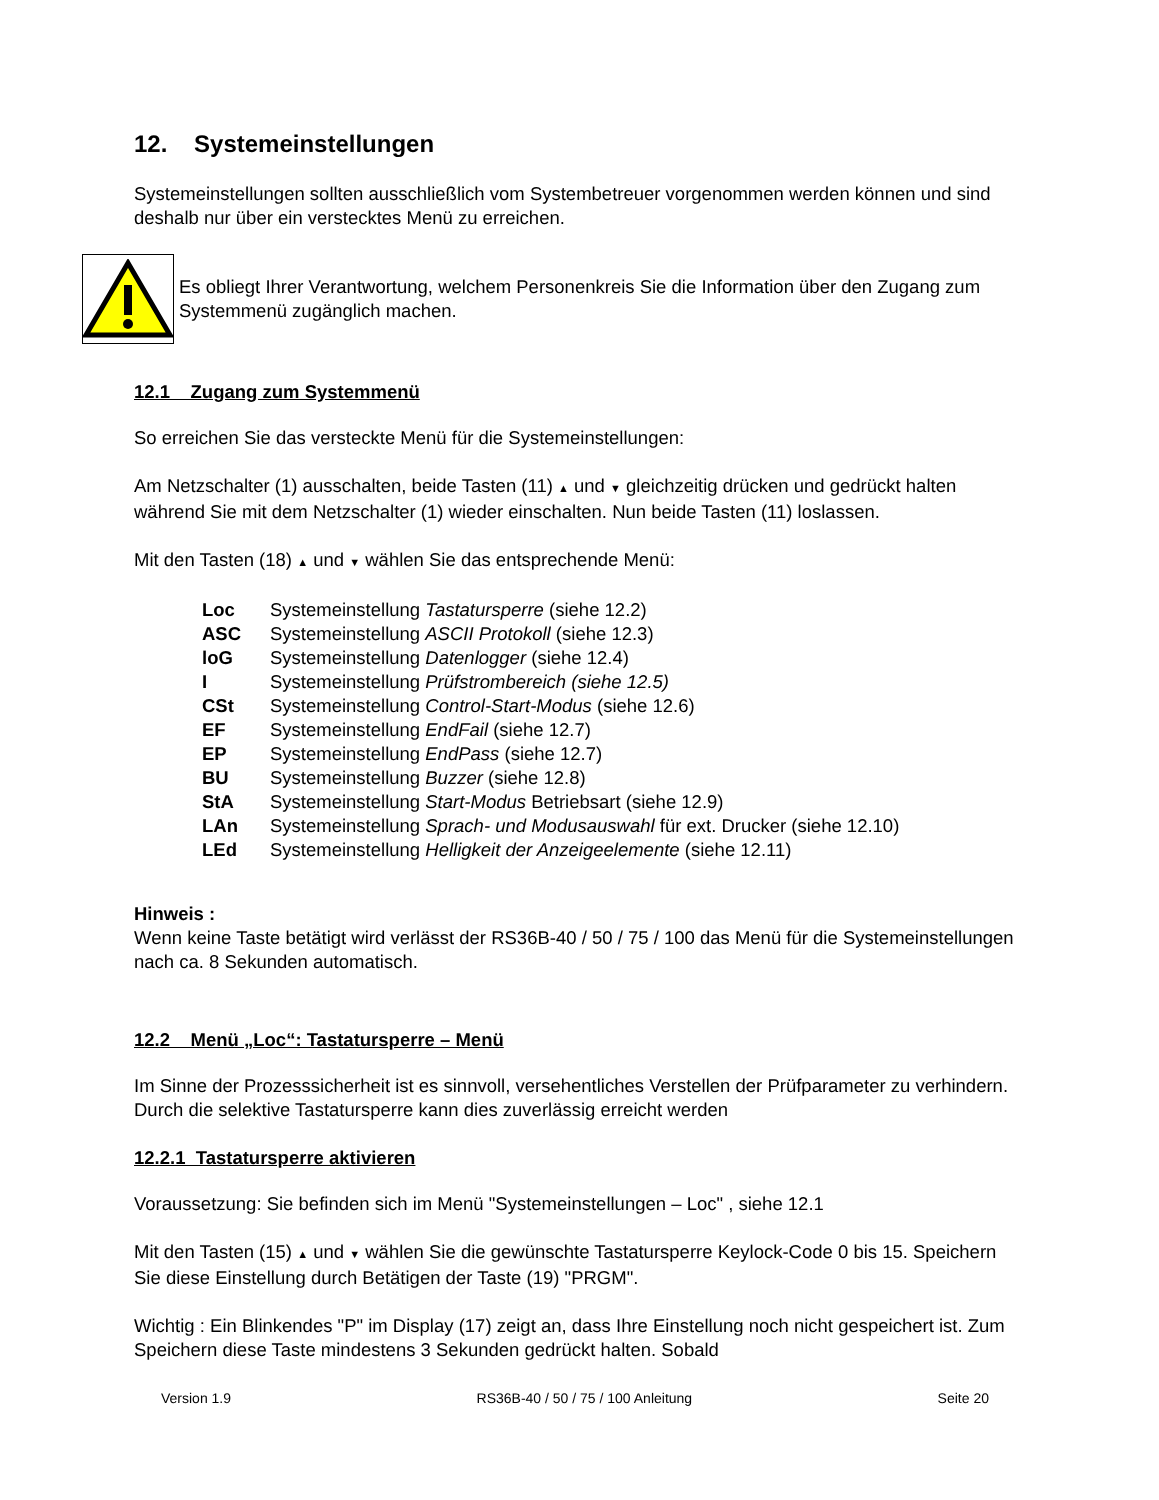12. Systemeinstellungen
Systemeinstellungen sollten ausschließlich vom Systembetreuer vorgenommen werden können und sind deshalb nur über ein verstecktes Menü zu erreichen.
Es obliegt Ihrer Verantwortung, welchem Personenkreis Sie die Information über den Zugang zum Systemmenü zugänglich machen.
12.1 Zugang zum Systemmenü
So erreichen Sie das versteckte Menü für die Systemeinstellungen:
Am Netzschalter (1) ausschalten, beide Tasten (11) ▲ und ▼ gleichzeitig drücken und gedrückt halten während Sie mit dem Netzschalter (1) wieder einschalten. Nun beide Tasten (11) loslassen.
Mit den Tasten (18) ▲ und ▼ wählen Sie das entsprechende Menü:
| Loc | Systemeinstellung Tastatursperre (siehe 12.2) |
| ASC | Systemeinstellung ASCII Protokoll (siehe 12.3) |
| loG | Systemeinstellung Datenlogger (siehe 12.4) |
| I | Systemeinstellung Prüfstrombereich (siehe 12.5) |
| CSt | Systemeinstellung Control-Start-Modus (siehe 12.6) |
| EF | Systemeinstellung EndFail (siehe 12.7) |
| EP | Systemeinstellung EndPass (siehe 12.7) |
| BU | Systemeinstellung Buzzer (siehe 12.8) |
| StA | Systemeinstellung Start-Modus Betriebsart (siehe 12.9) |
| LAn | Systemeinstellung Sprach- und Modusauswahl für ext. Drucker (siehe 12.10) |
| LEd | Systemeinstellung Helligkeit der Anzeigeelemente (siehe 12.11) |
Hinweis :
Wenn keine Taste betätigt wird verlässt der RS36B-40 / 50 / 75 / 100 das Menü für die Systemeinstellungen nach ca. 8 Sekunden automatisch.
12.2 Menü „Loc“: Tastatursperre – Menü
Im Sinne der Prozesssicherheit ist es sinnvoll, versehentliches Verstellen der Prüfparameter zu verhindern. Durch die selektive Tastatursperre kann dies zuverlässig erreicht werden
12.2.1 Tastatursperre aktivieren
Voraussetzung: Sie befinden sich im Menü "Systemeinstellungen – Loc" , siehe 12.1
Mit den Tasten (15) ▲ und ▼ wählen Sie die gewünschte Tastatursperre Keylock-Code 0 bis 15. Speichern Sie diese Einstellung durch Betätigen der Taste (19) "PRGM".
Wichtig : Ein Blinkendes "P" im Display (17) zeigt an, dass Ihre Einstellung noch nicht gespeichert ist. Zum Speichern diese Taste mindestens 3 Sekunden gedrückt halten. Sobald
Version 1.9 RS36B-40 / 50 / 75 / 100 Anleitung Seite 20